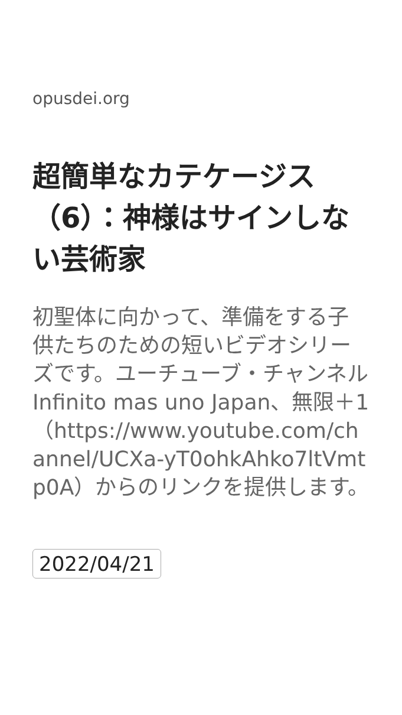opusdei.org
超簡単なカテケージス（6）：神様はサインしない芸術家
初聖体に向かって、準備をする子供たちのための短いビデオシリーズです。ユーチューブ・チャンネルInfinito mas uno Japan、無限＋1（https://www.youtube.com/channel/UCXa-yT0ohkAhko7ltVmtp0A）からのリンクを提供します。
2022/04/21